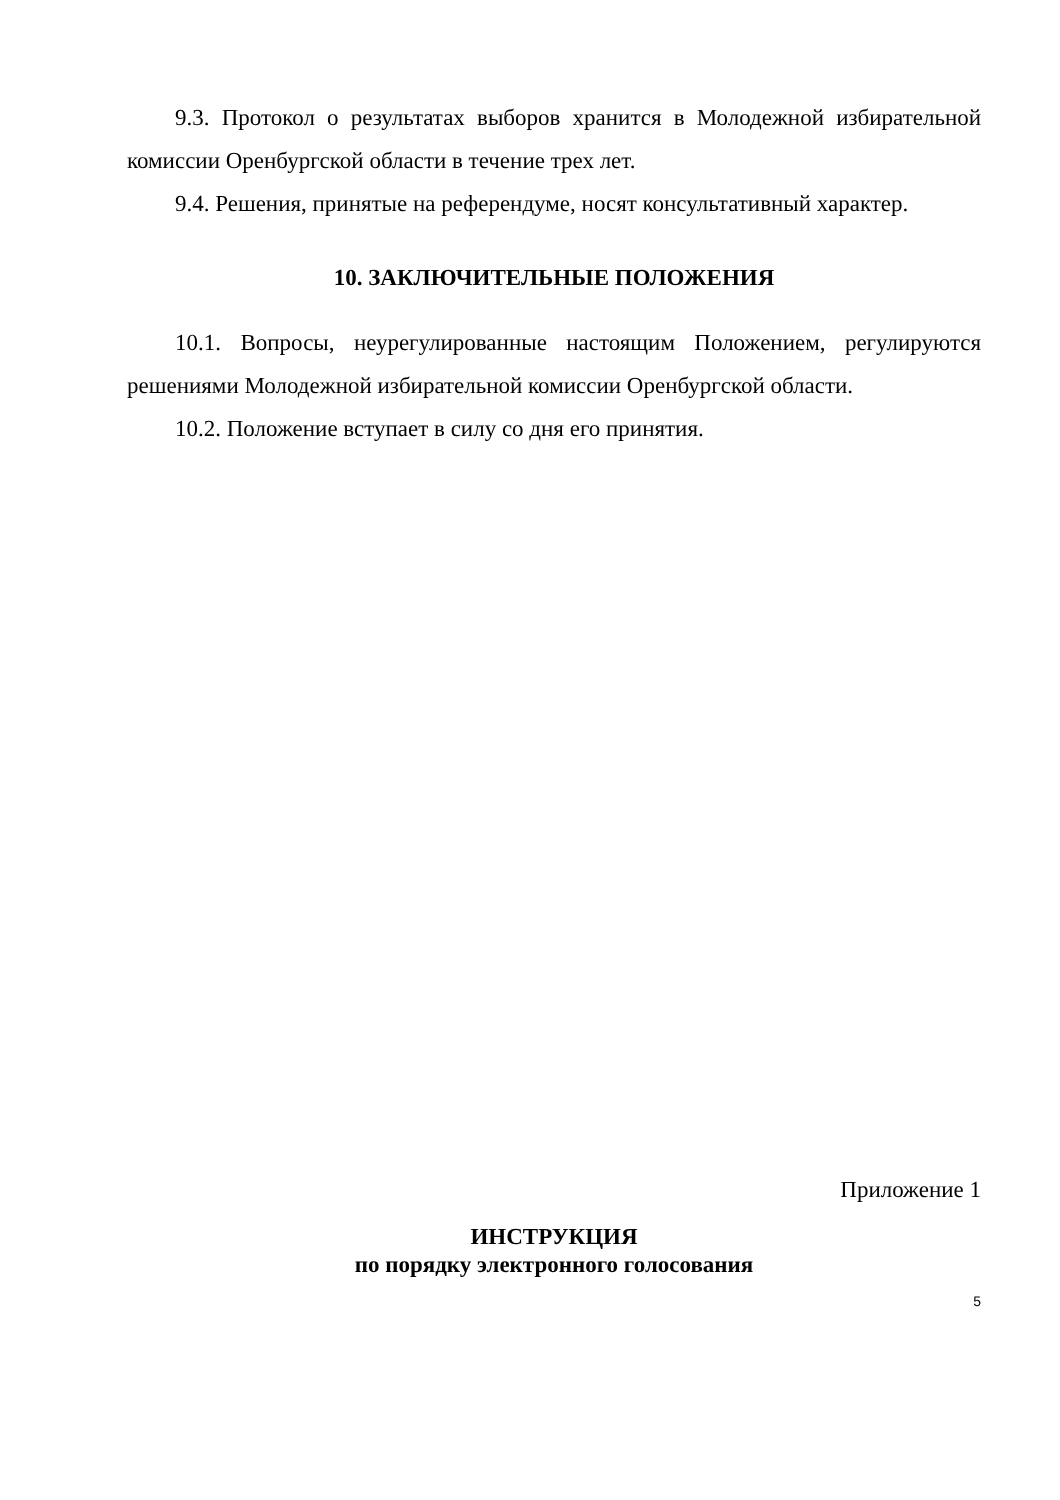9.3. Протокол о результатах выборов хранится в Молодежной избирательной комиссии Оренбургской области в течение трех лет.
9.4. Решения, принятые на референдуме, носят консультативный характер.
10. ЗАКЛЮЧИТЕЛЬНЫЕ ПОЛОЖЕНИЯ
10.1. Вопросы, неурегулированные настоящим Положением, регулируются решениями Молодежной избирательной комиссии Оренбургской области.
10.2. Положение вступает в силу со дня его принятия.
Приложение 1
ИНСТРУКЦИЯ
по порядку электронного голосования
5